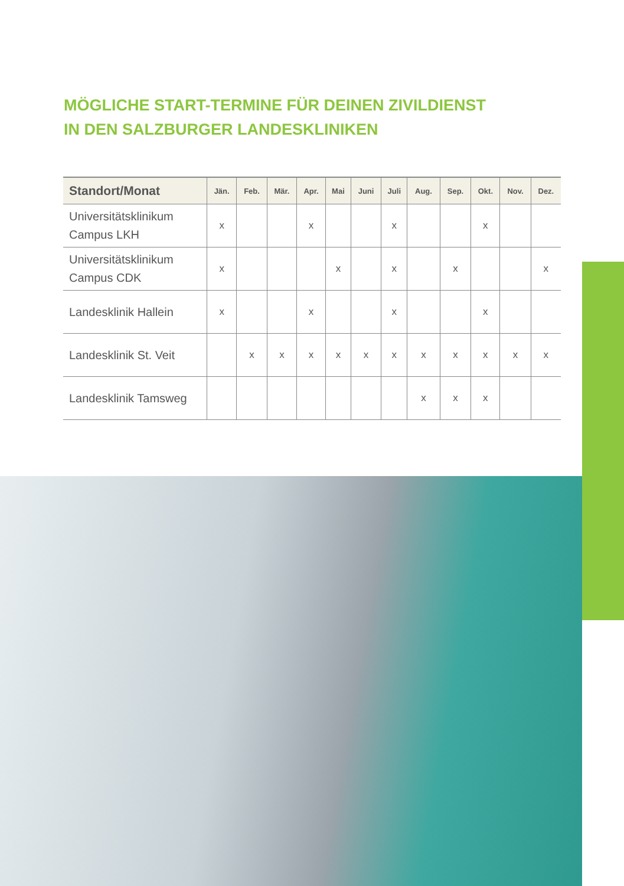MÖGLICHE START-TERMINE FÜR DEINEN ZIVILDIENST
IN DEN SALZBURGER LANDESKLINIKEN
| Standort/Monat | Jän. | Feb. | Mär. | Apr. | Mai | Juni | Juli | Aug. | Sep. | Okt. | Nov. | Dez. |
| --- | --- | --- | --- | --- | --- | --- | --- | --- | --- | --- | --- | --- |
| Universitätsklinikum Campus LKH | x | | | x | | | x | | | x | | |
| Universitätsklinikum Campus CDK | x | | | | x | | x | | x | | | x |
| Landesklinik Hallein | x | | | x | | | x | | | x | | |
| Landesklinik St. Veit | | x | x | x | x | x | x | x | x | x | x | x |
| Landesklinik Tamsweg | | | | | | | | x | x | x | | |